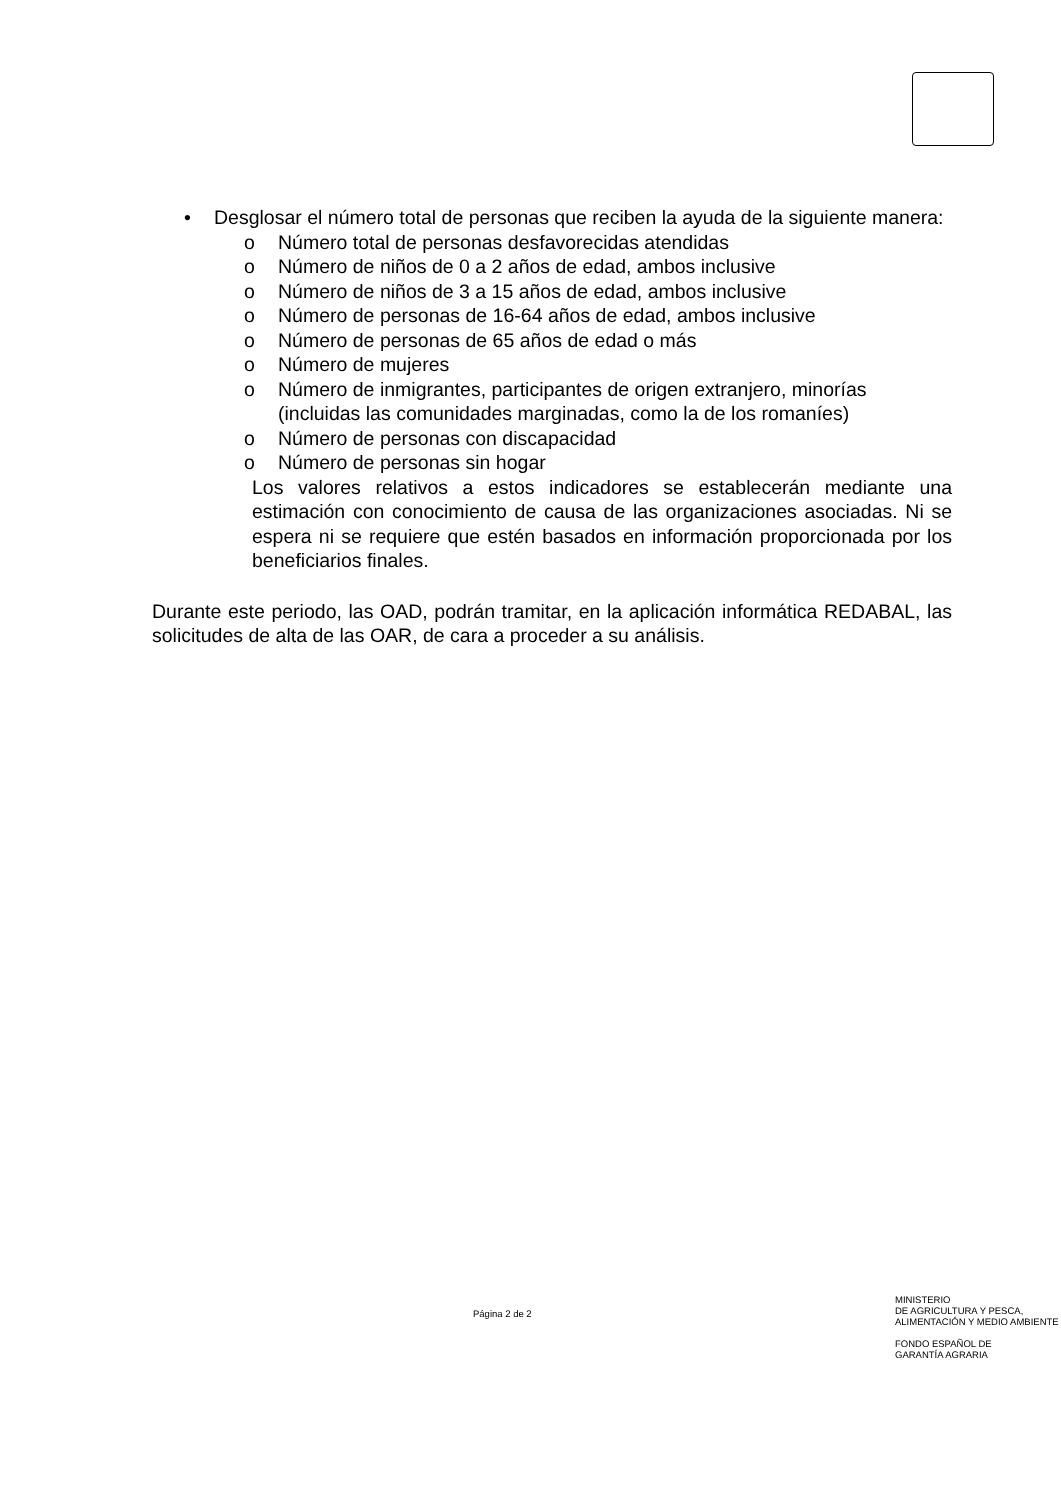• Desglosar el número total de personas que reciben la ayuda de la siguiente manera:
o Número total de personas desfavorecidas atendidas
o Número de niños de 0 a 2 años de edad, ambos inclusive
o Número de niños de 3 a 15 años de edad, ambos inclusive
o Número de personas de 16-64 años de edad, ambos inclusive
o Número de personas de 65 años de edad o más
o Número de mujeres
o Número de inmigrantes, participantes de origen extranjero, minorías (incluidas las comunidades marginadas, como la de los romaníes)
o Número de personas con discapacidad
o Número de personas sin hogar
Los valores relativos a estos indicadores se establecerán mediante una estimación con conocimiento de causa de las organizaciones asociadas. Ni se espera ni se requiere que estén basados en información proporcionada por los beneficiarios finales.
Durante este periodo, las OAD, podrán tramitar, en la aplicación informática REDABAL, las solicitudes de alta de las OAR, de cara a proceder a su análisis.
Página 2 de 2
MINISTERIO
DE AGRICULTURA Y PESCA,
ALIMENTACIÓN Y MEDIO AMBIENTE
FONDO ESPAÑOL DE
GARANTÍA AGRARIA